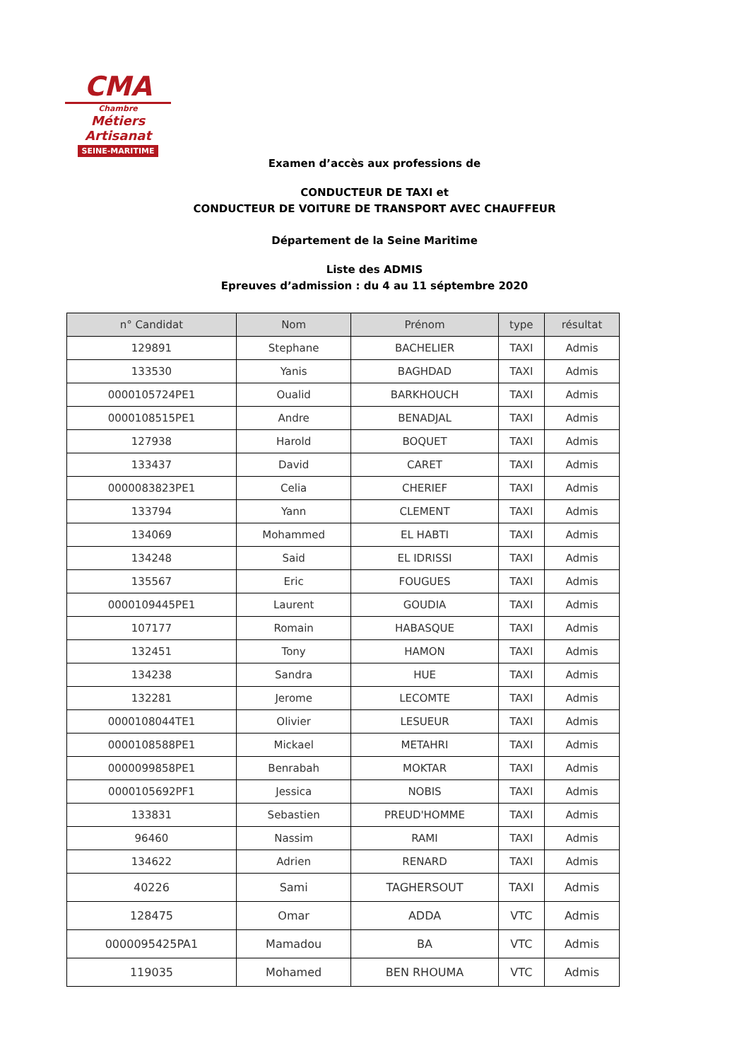CMA
Chambre
Métiers
Artisanat
SEINE-MARITIME
Examen d’accès aux professions de
CONDUCTEUR DE TAXI et
CONDUCTEUR DE VOITURE DE TRANSPORT AVEC CHAUFFEUR
Département de la Seine Maritime
Liste des ADMIS
Epreuves d’admission : du 4 au 11 séptembre 2020
| n° Candidat | Nom | Prénom | type | résultat |
| --- | --- | --- | --- | --- |
| 129891 | Stephane | BACHELIER | TAXI | Admis |
| 133530 | Yanis | BAGHDAD | TAXI | Admis |
| 0000105724PE1 | Oualid | BARKHOUCH | TAXI | Admis |
| 0000108515PE1 | Andre | BENADJAL | TAXI | Admis |
| 127938 | Harold | BOQUET | TAXI | Admis |
| 133437 | David | CARET | TAXI | Admis |
| 0000083823PE1 | Celia | CHERIEF | TAXI | Admis |
| 133794 | Yann | CLEMENT | TAXI | Admis |
| 134069 | Mohammed | EL HABTI | TAXI | Admis |
| 134248 | Said | EL IDRISSI | TAXI | Admis |
| 135567 | Eric | FOUGUES | TAXI | Admis |
| 0000109445PE1 | Laurent | GOUDIA | TAXI | Admis |
| 107177 | Romain | HABASQUE | TAXI | Admis |
| 132451 | Tony | HAMON | TAXI | Admis |
| 134238 | Sandra | HUE | TAXI | Admis |
| 132281 | Jerome | LECOMTE | TAXI | Admis |
| 0000108044TE1 | Olivier | LESUEUR | TAXI | Admis |
| 0000108588PE1 | Mickael | METAHRI | TAXI | Admis |
| 0000099858PE1 | Benrabah | MOKTAR | TAXI | Admis |
| 0000105692PF1 | Jessica | NOBIS | TAXI | Admis |
| 133831 | Sebastien | PREUD'HOMME | TAXI | Admis |
| 96460 | Nassim | RAMI | TAXI | Admis |
| 134622 | Adrien | RENARD | TAXI | Admis |
| 40226 | Sami | TAGHERSOUT | TAXI | Admis |
| 128475 | Omar | ADDA | VTC | Admis |
| 0000095425PA1 | Mamadou | BA | VTC | Admis |
| 119035 | Mohamed | BEN RHOUMA | VTC | Admis |